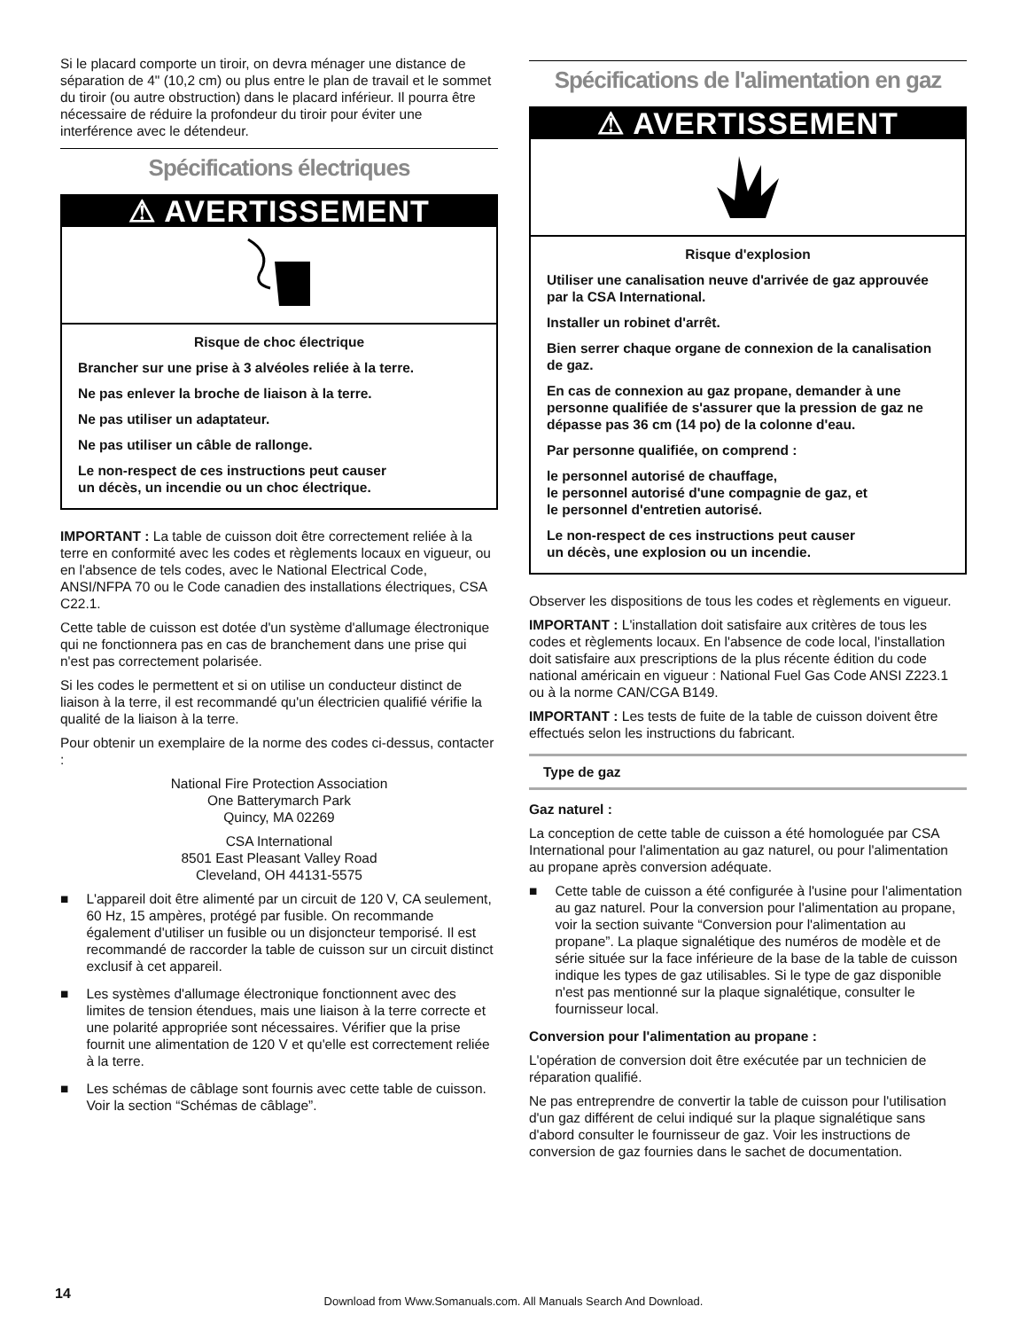Si le placard comporte un tiroir, on devra ménager une distance de séparation de 4" (10,2 cm) ou plus entre le plan de travail et le sommet du tiroir (ou autre obstruction) dans le placard inférieur. Il pourra être nécessaire de réduire la profondeur du tiroir pour éviter une interférence avec le détendeur.
Spécifications électriques
⚠ AVERTISSEMENT
Risque de choc électrique
Brancher sur une prise à 3 alvéoles reliée à la terre.
Ne pas enlever la broche de liaison à la terre.
Ne pas utiliser un adaptateur.
Ne pas utiliser un câble de rallonge.
Le non-respect de ces instructions peut causer
un décès, un incendie ou un choc électrique.
IMPORTANT : La table de cuisson doit être correctement reliée à la terre en conformité avec les codes et règlements locaux en vigueur, ou en l'absence de tels codes, avec le National Electrical Code, ANSI/NFPA 70 ou le Code canadien des installations électriques, CSA C22.1.
Cette table de cuisson est dotée d'un système d'allumage électronique qui ne fonctionnera pas en cas de branchement dans une prise qui n'est pas correctement polarisée.
Si les codes le permettent et si on utilise un conducteur distinct de liaison à la terre, il est recommandé qu'un électricien qualifié vérifie la qualité de la liaison à la terre.
Pour obtenir un exemplaire de la norme des codes ci-dessus, contacter :
National Fire Protection Association
One Batterymarch Park
Quincy, MA 02269
CSA International
8501 East Pleasant Valley Road
Cleveland, OH 44131-5575
■ L'appareil doit être alimenté par un circuit de 120 V, CA seulement, 60 Hz, 15 ampères, protégé par fusible. On recommande également d'utiliser un fusible ou un disjoncteur temporisé. Il est recommandé de raccorder la table de cuisson sur un circuit distinct exclusif à cet appareil.
■ Les systèmes d'allumage électronique fonctionnent avec des limites de tension étendues, mais une liaison à la terre correcte et une polarité appropriée sont nécessaires. Vérifier que la prise fournit une alimentation de 120 V et qu'elle est correctement reliée à la terre.
■ Les schémas de câblage sont fournis avec cette table de cuisson. Voir la section “Schémas de câblage”.
Spécifications de l'alimentation en gaz
⚠ AVERTISSEMENT
Risque d'explosion
Utiliser une canalisation neuve d'arrivée de gaz approuvée par la CSA International.
Installer un robinet d'arrêt.
Bien serrer chaque organe de connexion de la canalisation de gaz.
En cas de connexion au gaz propane, demander à une personne qualifiée de s'assurer que la pression de gaz ne dépasse pas 36 cm (14 po) de la colonne d'eau.
Par personne qualifiée, on comprend :
le personnel autorisé de chauffage,
le personnel autorisé d'une compagnie de gaz, et
le personnel d'entretien autorisé.
Le non-respect de ces instructions peut causer
un décès, une explosion ou un incendie.
Observer les dispositions de tous les codes et règlements en vigueur.
IMPORTANT : L'installation doit satisfaire aux critères de tous les codes et règlements locaux. En l'absence de code local, l'installation doit satisfaire aux prescriptions de la plus récente édition du code national américain en vigueur : National Fuel Gas Code ANSI Z223.1 ou à la norme CAN/CGA B149.
IMPORTANT : Les tests de fuite de la table de cuisson doivent être effectués selon les instructions du fabricant.
Type de gaz
Gaz naturel :
La conception de cette table de cuisson a été homologuée par CSA International pour l'alimentation au gaz naturel, ou pour l'alimentation au propane après conversion adéquate.
■ Cette table de cuisson a été configurée à l'usine pour l'alimentation au gaz naturel. Pour la conversion pour l'alimentation au propane, voir la section suivante “Conversion pour l'alimentation au propane”. La plaque signalétique des numéros de modèle et de série située sur la face inférieure de la base de la table de cuisson indique les types de gaz utilisables. Si le type de gaz disponible n'est pas mentionné sur la plaque signalétique, consulter le fournisseur local.
Conversion pour l'alimentation au propane :
L'opération de conversion doit être exécutée par un technicien de réparation qualifié.
Ne pas entreprendre de convertir la table de cuisson pour l'utilisation d'un gaz différent de celui indiqué sur la plaque signalétique sans d'abord consulter le fournisseur de gaz. Voir les instructions de conversion de gaz fournies dans le sachet de documentation.
14
Download from Www.Somanuals.com. All Manuals Search And Download.